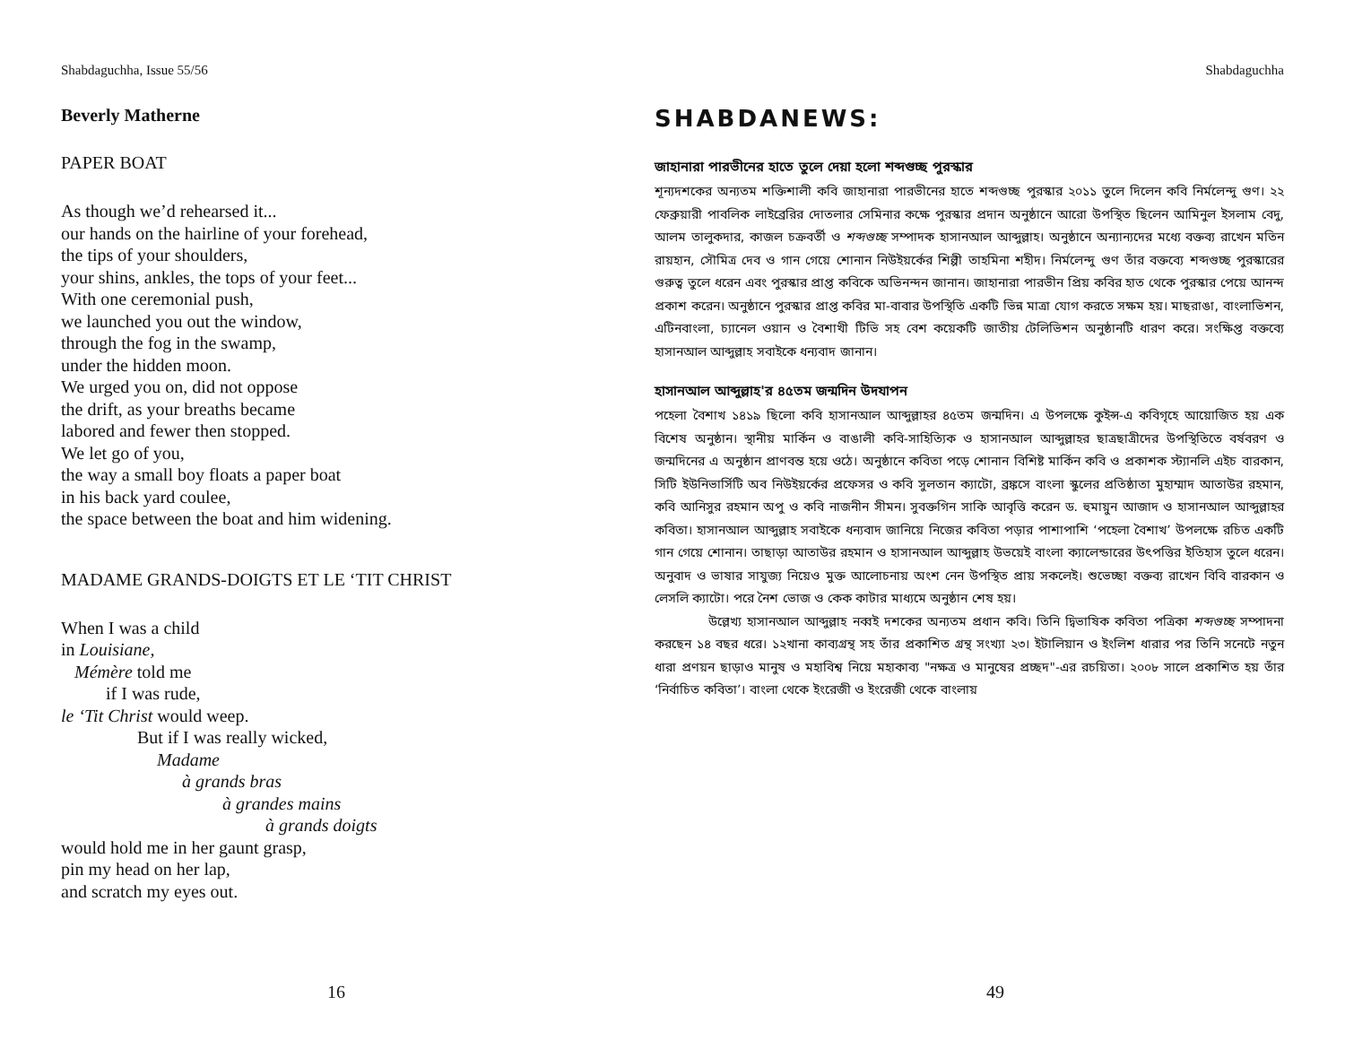Shabdaguchha, Issue 55/56
Beverly Matherne
PAPER BOAT
As though we’d rehearsed it...
our hands on the hairline of your forehead,
the tips of your shoulders,
your shins, ankles, the tops of your feet...
With one ceremonial push,
we launched you out the window,
through the fog in the swamp,
under the hidden moon.
We urged you on, did not oppose
the drift, as your breaths became
labored and fewer then stopped.
We let go of you,
the way a small boy floats a paper boat
in his back yard coulee,
the space between the boat and him widening.
MADAME GRANDS-DOIGTS ET LE ‘TIT CHRIST
When I was a child
in Louisiane,
Mémère told me
if I was rude,
le ‘Tit Christ would weep.
But if I was really wicked,
Madame
à grands bras
à grandes mains
à grands doigts
would hold me in her gaunt grasp,
pin my head on her lap,
and scratch my eyes out.
16
Shabdaguchha
SHABDANEWS:
জাহানারা পারভীনের হাতে তুলে দেয়া হলো শব্দগুচ্ছ পুরস্কার
শূন্যদশকের অন্যতম শক্তিশালী কবি জাহানারা পারভীনের হাতে শব্দগুচ্ছ পুরস্কার ২০১১ তুলে দিলেন কবি নির্মলেন্দু গুণ। ২২ ফেব্রুয়ারী পাবলিক লাইব্রেরির দোতলার সেমিনার কক্ষে পুরস্কার প্রদান অনুষ্ঠানে আরো উপস্থিত ছিলেন আমিনুল ইসলাম বেদু, আলম তালুকদার, কাজল চক্রবর্তী ও শব্দগুচ্ছ সম্পাদক হাসানআল আব্দুল্লাহ। অনুষ্ঠানে অন্যান্যদের মধ্যে বক্তব্য রাখেন মতিন রায়হান, সৌমিত্র দেব ও গান গেয়ে শোনান নিউইয়র্কের শিল্পী তাহমিনা শহীদ। নির্মলেন্দু গুণ তাঁর বক্তব্যে শব্দগুচ্ছ পুরস্কারের গুরুত্ব তুলে ধরেন এবং পুরস্কার প্রাপ্ত কবিকে অভিনন্দন জানান। জাহানারা পারভীন প্রিয় কবির হাত থেকে পুরস্কার পেয়ে আনন্দ প্রকাশ করেন। অনুষ্ঠানে পুরস্কার প্রাপ্ত কবির মা-বাবার উপস্থিতি একটি ভিন্ন মাত্রা যোগ করতে সক্ষম হয়। মাছরাঙা, বাংলাভিশন, এটিনবাংলা, চ্যানেল ওয়ান ও বৈশাখী টিভি সহ বেশ কয়েকটি জাতীয় টেলিভিশন অনুষ্ঠানটি ধারণ করে। সংক্ষিপ্ত বক্তব্যে হাসানআল আব্দুল্লাহ সবাইকে ধন্যবাদ জানান।
হাসানআল আব্দুল্লাহ'র ৪৫তম জন্মদিন উদযাপন
পহেলা বৈশাখ ১৪১৯ ছিলো কবি হাসানআল আব্দুল্লাহর ৪৫তম জন্মদিন। এ উপলক্ষে কুইন্স-এ কবিগৃহে আয়োজিত হয় এক বিশেষ অনুষ্ঠান। স্থানীয় মার্কিন ও বাঙালী কবি-সাহিত্যিক ও হাসানআল আব্দুল্লাহর ছাত্রছাত্রীদের উপস্থিতিতে বর্ষবরণ ও জন্মদিনের এ অনুষ্ঠান প্রাণবন্ত হয়ে ওঠে। অনুষ্ঠানে কবিতা পড়ে শোনান বিশিষ্ট মার্কিন কবি ও প্রকাশক স্ট্যানলি এইচ বারকান, সিটি ইউনিভার্সিটি অব নিউইয়র্কের প্রফেসর ও কবি সুলতান ক্যাটো, ব্রঙ্কসে বাংলা স্কুলের প্রতিষ্ঠাতা মুহাম্মাদ আতাউর রহমান, কবি আনিসুর রহমান অপু ও কবি নাজনীন সীমন। সুবক্তগিন সাকি আবৃত্তি করেন ড. হুমায়ুন আজাদ ও হাসানআল আব্দুল্লাহর কবিতা। হাসানআল আব্দুল্লাহ সবাইকে ধন্যবাদ জানিয়ে নিজের কবিতা পড়ার পাশাপাশি ‘পহেলা বৈশাখ’ উপলক্ষে রচিত একটি গান গেয়ে শোনান। তাছাড়া আতাউর রহমান ও হাসানআল আব্দুল্লাহ উভয়েই বাংলা ক্যালেন্ডারের উৎপত্তির ইতিহাস তুলে ধরেন। অনুবাদ ও ভাষার সাযুজ্য নিয়েও মুক্ত আলোচনায় অংশ নেন উপস্থিত প্রায় সকলেই। শুভেচ্ছা বক্তব্য রাখেন বিবি বারকান ও লেসলি ক্যাটো। পরে নৈশ ভোজ ও কেক কাটার মাধ্যমে অনুষ্ঠান শেষ হয়।
উল্লেখ্য হাসানআল আব্দুল্লাহ নব্বই দশকের অন্যতম প্রধান কবি। তিনি দ্বিভাষিক কবিতা পত্রিকা শব্দগুচ্ছ সম্পাদনা করছেন ১৪ বছর ধরে। ১২খানা কাব্যগ্রন্থ সহ তাঁর প্রকাশিত গ্রন্থ সংখ্যা ২৩। ইটালিয়ান ও ইংলিশ ধারার পর তিনি সনেটে নতুন ধারা প্রণয়ন ছাড়াও মানুষ ও মহাবিশ্ব নিয়ে মহাকাব্য "নক্ষত্র ও মানুষের প্রচ্ছদ"-এর রচয়িতা। ২০০৮ সালে প্রকাশিত হয় তাঁর ‘নির্বাচিত কবিতা’। বাংলা থেকে ইংরেজী ও ইংরেজী থেকে বাংলায়
49